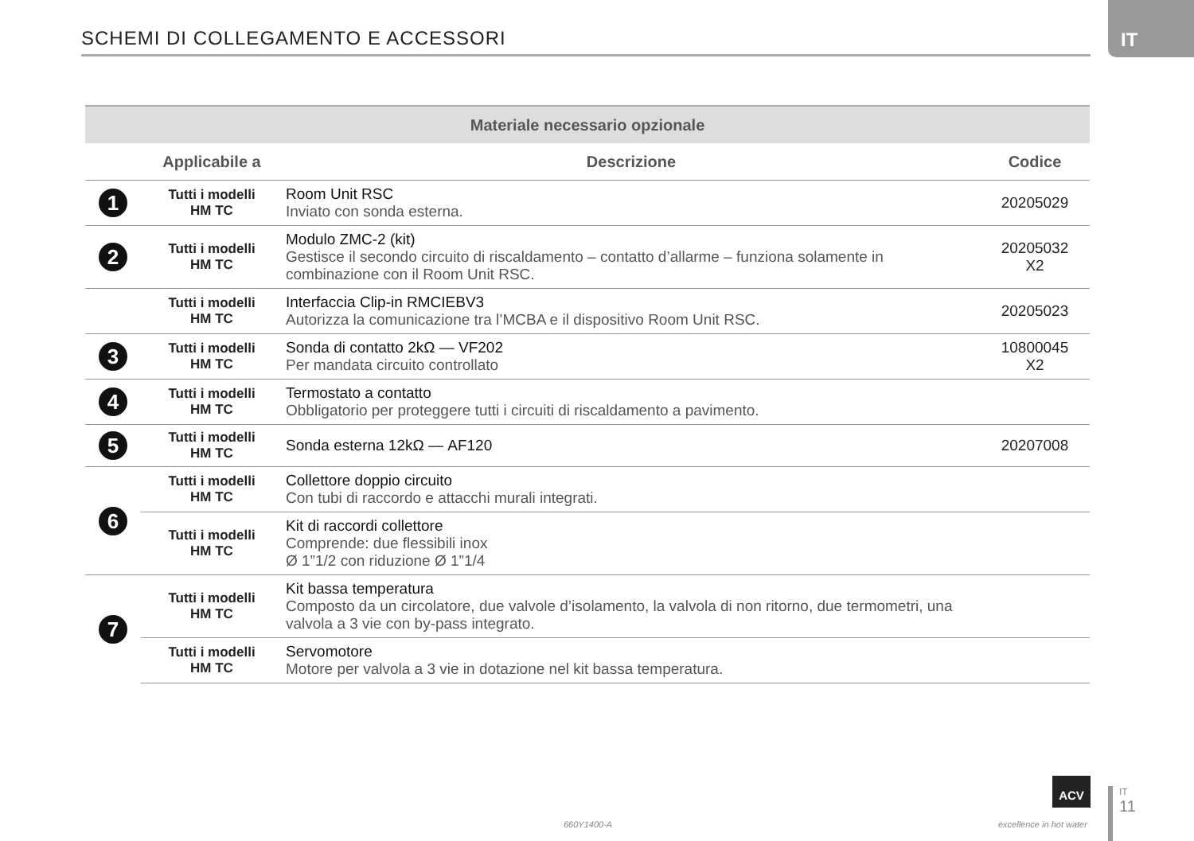SCHEMI DI COLLEGAMENTO E ACCESSORI
IT
| Materiale necessario opzionale | | | |
| --- | --- | --- | --- |
| | Applicabile a | Descrizione | Codice |
| 1 | Tutti i modelli HM TC | Room Unit RSC Inviato con sonda esterna. | 20205029 |
| 2 | Tutti i modelli HM TC | Modulo ZMC-2 (kit) Gestisce il secondo circuito di riscaldamento – contatto d’allarme – funziona solamente in combinazione con il Room Unit RSC. | 20205032 X2 |
| | Tutti i modelli HM TC | Interfaccia Clip-in RMCIEBV3 Autorizza la comunicazione tra l’MCBA e il dispositivo Room Unit RSC. | 20205023 |
| 3 | Tutti i modelli HM TC | Sonda di contatto 2kΩ — VF202 Per mandata circuito controllato | 10800045 X2 |
| 4 | Tutti i modelli HM TC | Termostato a contatto Obbligatorio per proteggere tutti i circuiti di riscaldamento a pavimento. | |
| 5 | Tutti i modelli HM TC | Sonda esterna 12kΩ — AF120 | 20207008 |
| 6 | Tutti i modelli HM TC | Collettore doppio circuito Con tubi di raccordo e attacchi murali integrati. | |
| | Tutti i modelli HM TC | Kit di raccordi collettore Comprende: due flessibili inox Ø 1”1/2 con riduzione Ø 1”1/4 | |
| 7 | Tutti i modelli HM TC | Kit bassa temperatura Composto da un circolatore, due valvole d’isolamento, la valvola di non ritorno, due termometri, una valvola a 3 vie con by-pass integrato. | |
| | Tutti i modelli HM TC | Servomotore Motore per valvola a 3 vie in dotazione nel kit bassa temperatura. | |
660Y1400-A
ACV
excellence in hot water
IT
11